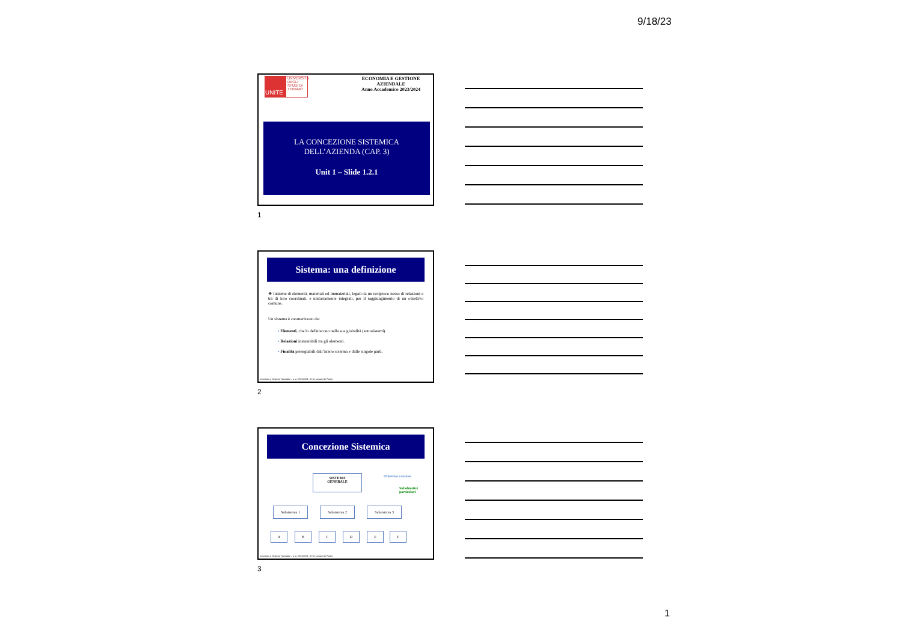9/18/23
UNITE
UNIVERSITÀ DEGLI STUDI DI TERAMO
ECONOMIA E GESTIONE AZIENDALE
Anno Accademico 2023/2024
LA CONCEZIONE SISTEMICA
DELL’AZIENDA (CAP. 3)
Unit 1 – Slide 1.2.1
1
Sistema: una definizione
❖ Insieme di elementi, materiali ed immateriali, legati da un reciproco nesso di relazioni e tra di loro coordinati, e unitariamente integrati, per il raggiungimento di un obiettivo comune.
Un sistema è caratterizzato da:
▪ Elementi, che lo definiscono nella sua globalità (sottosistemi).
▪ Relazioni instaurabili tra gli elementi.
▪ Finalità perseguibili dall’intero sistema e dalle singole parti.
Economia e Gestione Aziendale – a. a. 2023/2024 – Prof. Luciano D’Amico
2
Concezione Sistemica
SISTEMA
GENERALE
Obiettivo comune
Subobiettivi
particolari
Subsistema 1 Subsistema 2 Subsistema 3
A B C D E F
Economia e Gestione Aziendale – a. a. 2023/2024 – Prof. Luciano D’Amico
3
1